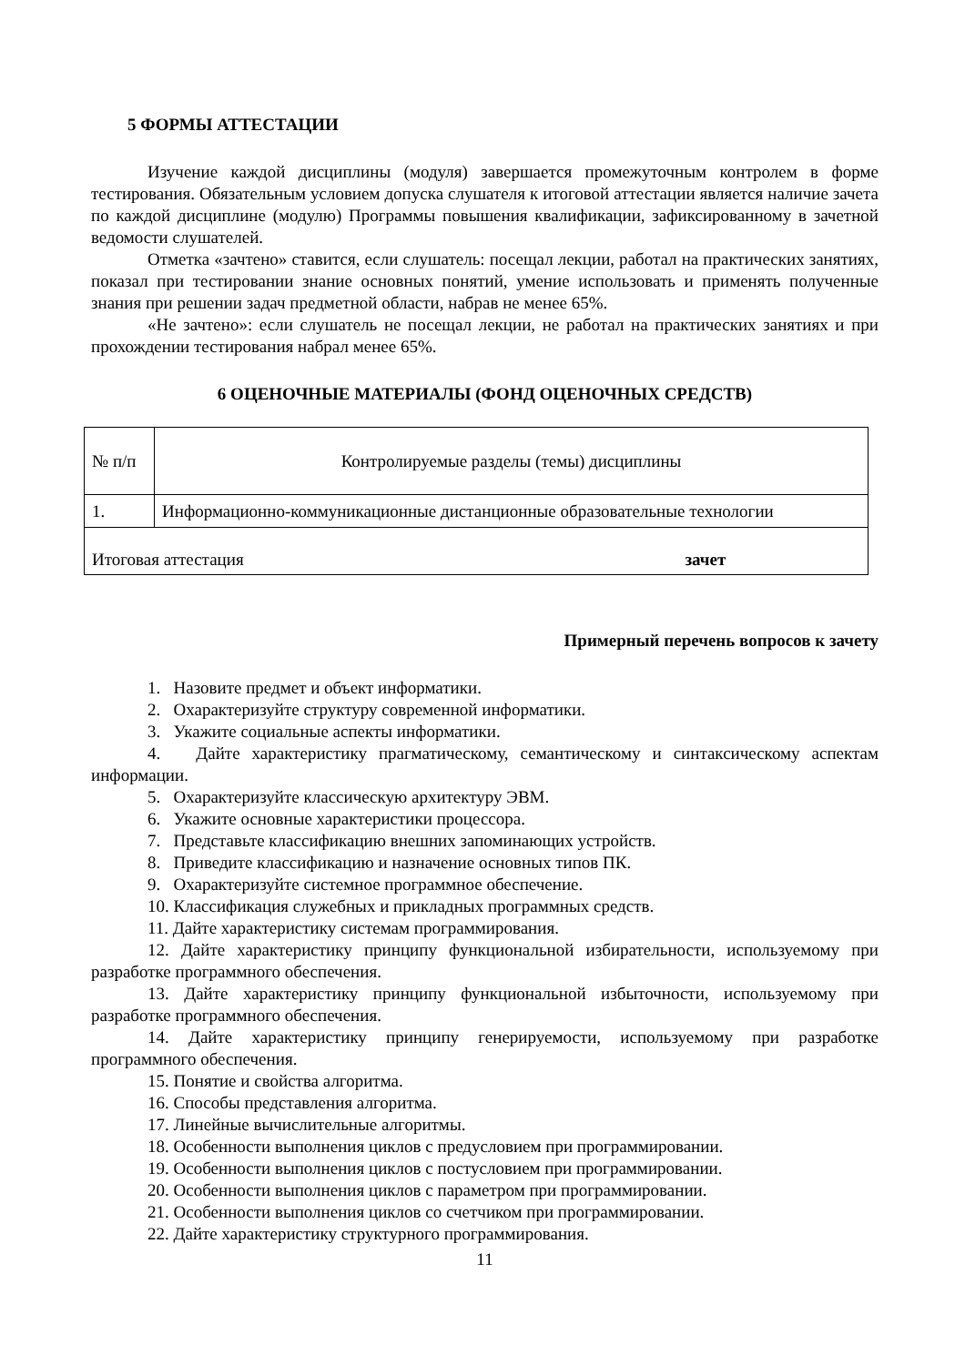5 ФОРМЫ АТТЕСТАЦИИ
Изучение каждой дисциплины (модуля) завершается промежуточным контролем в форме тестирования. Обязательным условием допуска слушателя к итоговой аттестации является наличие зачета по каждой дисциплине (модулю) Программы повышения квалификации, зафиксированному в зачетной ведомости слушателей.
Отметка «зачтено» ставится, если слушатель: посещал лекции, работал на практических занятиях, показал при тестировании знание основных понятий, умение использовать и применять полученные знания при решении задач предметной области, набрав не менее 65%.
«Не зачтено»: если слушатель не посещал лекции, не работал на практических занятиях и при прохождении тестирования набрал менее 65%.
6 ОЦЕНОЧНЫЕ МАТЕРИАЛЫ (ФОНД ОЦЕНОЧНЫХ СРЕДСТВ)
| № п/п | Контролируемые разделы (темы) дисциплины |
| 1. | Информационно-коммуникационные дистанционные образовательные технологии |
| Итоговая аттестация зачет | |
Примерный перечень вопросов к зачету
1. Назовите предмет и объект информатики.
2. Охарактеризуйте структуру современной информатики.
3. Укажите социальные аспекты информатики.
4. Дайте характеристику прагматическому, семантическому и синтаксическому аспектам информации.
5. Охарактеризуйте классическую архитектуру ЭВМ.
6. Укажите основные характеристики процессора.
7. Представьте классификацию внешних запоминающих устройств.
8. Приведите классификацию и назначение основных типов ПК.
9. Охарактеризуйте системное программное обеспечение.
10. Классификация служебных и прикладных программных средств.
11. Дайте характеристику системам программирования.
12. Дайте характеристику принципу функциональной избирательности, используемому при разработке программного обеспечения.
13. Дайте характеристику принципу функциональной избыточности, используемому при разработке программного обеспечения.
14. Дайте характеристику принципу генерируемости, используемому при разработке программного обеспечения.
15. Понятие и свойства алгоритма.
16. Способы представления алгоритма.
17. Линейные вычислительные алгоритмы.
18. Особенности выполнения циклов с предусловием при программировании.
19. Особенности выполнения циклов с постусловием при программировании.
20. Особенности выполнения циклов с параметром при программировании.
21. Особенности выполнения циклов со счетчиком при программировании.
22. Дайте характеристику структурного программирования.
11